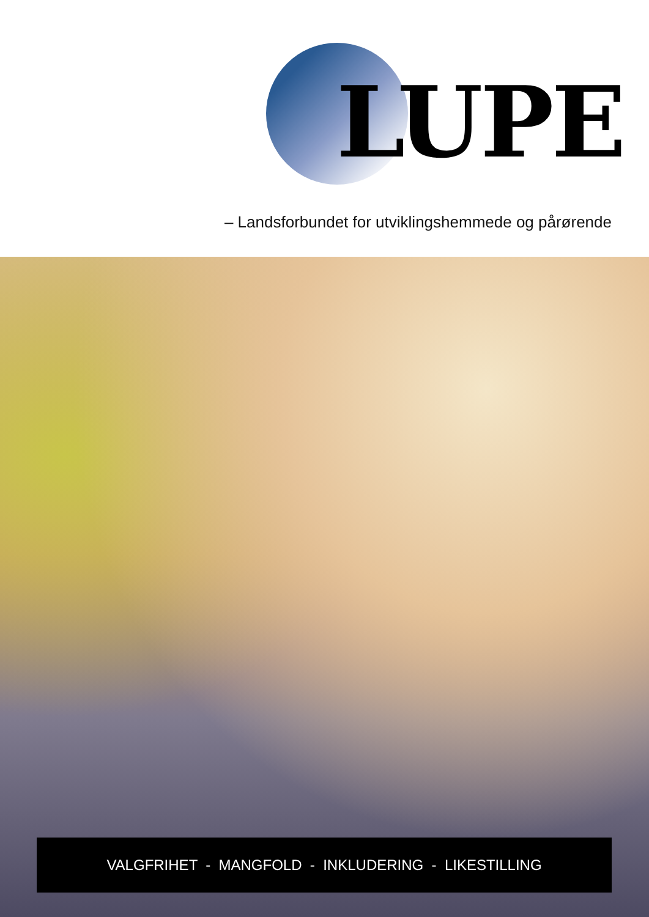LUPE
– Landsforbundet for utviklingshemmede og pårørende
VALGFRIHET - MANGFOLD - INKLUDERING - LIKESTILLING